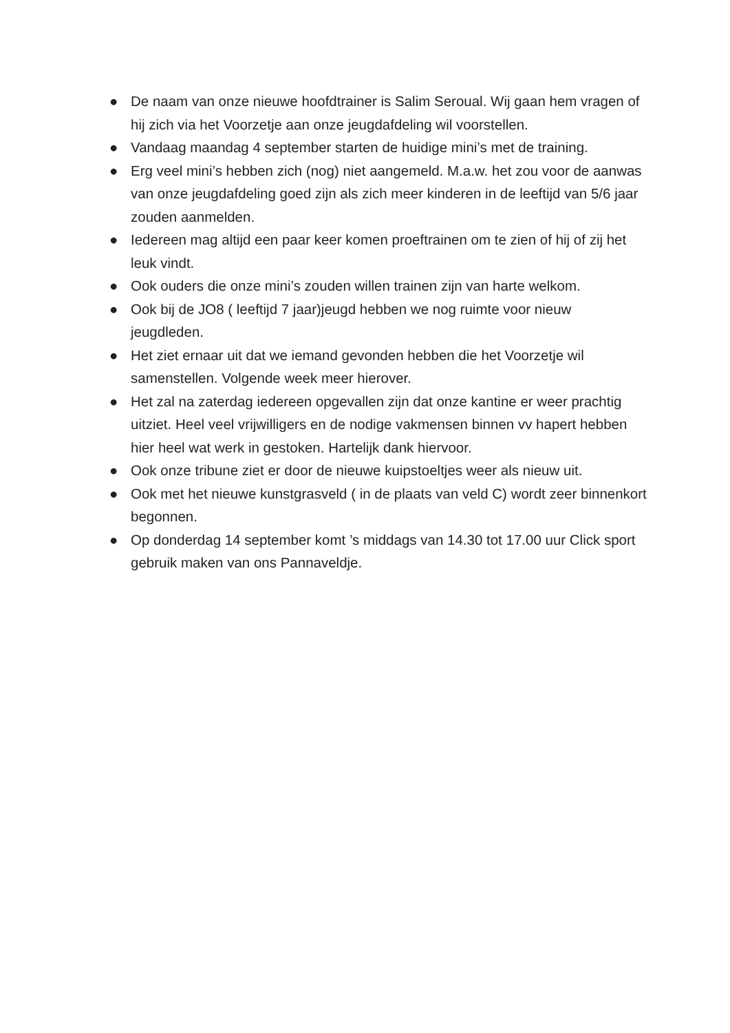● De naam van onze nieuwe hoofdtrainer is Salim Seroual. Wij gaan hem vragen of hij zich via het Voorzetje aan onze jeugdafdeling wil voorstellen.
● Vandaag maandag 4 september starten de huidige mini’s met de training.
● Erg veel mini’s hebben zich (nog) niet aangemeld. M.a.w. het zou voor de aanwas van onze jeugdafdeling goed zijn als zich meer kinderen in de leeftijd van 5/6 jaar zouden aanmelden.
● Iedereen mag altijd een paar keer komen proeftrainen om te zien of hij of zij het leuk vindt.
● Ook ouders die onze mini’s zouden willen trainen zijn van harte welkom.
● Ook bij de JO8 ( leeftijd 7 jaar)jeugd hebben we nog ruimte voor nieuw jeugdleden.
● Het ziet ernaar uit dat we iemand gevonden hebben die het Voorzetje wil samenstellen. Volgende week meer hierover.
● Het zal na zaterdag iedereen opgevallen zijn dat onze kantine er weer prachtig uitziet. Heel veel vrijwilligers en de nodige vakmensen binnen vv hapert hebben hier heel wat werk in gestoken. Hartelijk dank hiervoor.
● Ook onze tribune ziet er door de nieuwe kuipstoeltjes weer als nieuw uit.
● Ook met het nieuwe kunstgrasveld ( in de plaats van veld C) wordt zeer binnenkort begonnen.
● Op donderdag 14 september komt ’s middags van 14.30 tot 17.00 uur Click sport gebruik maken van ons Pannaveldje.